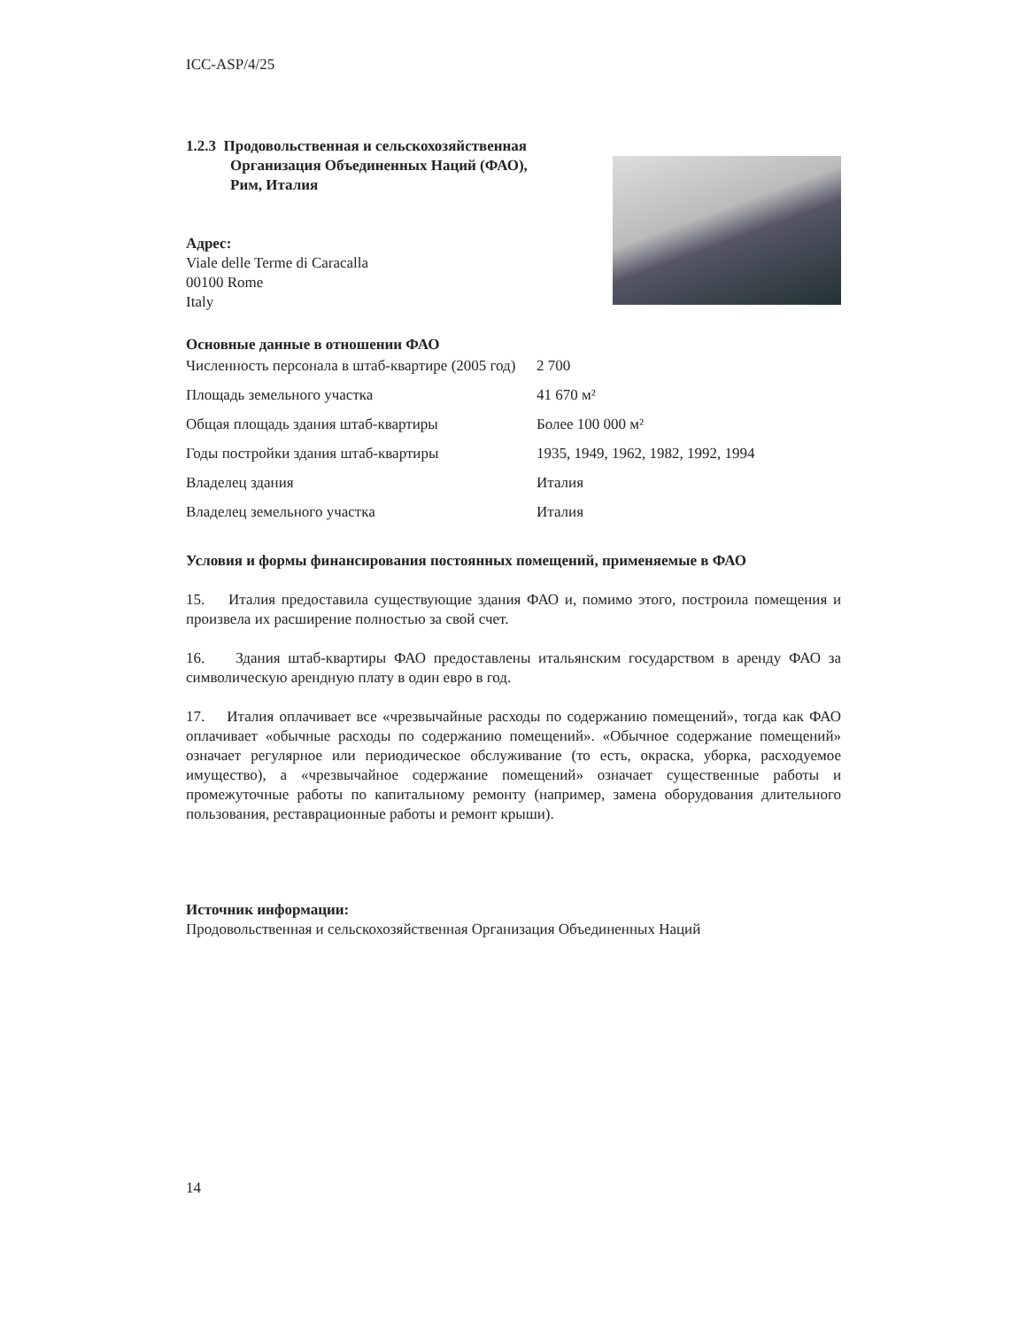ICC-ASP/4/25
1.2.3 Продовольственная и сельскохозяйственная
Организация Объединенных Наций (ФАО),
Рим, Италия
Адрес:
Viale delle Terme di Caracalla
00100 Rome
Italy
Основные данные в отношении ФАО
| Численность персонала в штаб-квартире (2005 год) | 2 700 |
| Площадь земельного участка | 41 670 м² |
| Общая площадь здания штаб-квартиры | Более 100 000 м² |
| Годы постройки здания штаб-квартиры | 1935, 1949, 1962, 1982, 1992, 1994 |
| Владелец здания | Италия |
| Владелец земельного участка | Италия |
Условия и формы финансирования постоянных помещений, применяемые в ФАО
15. Италия предоставила существующие здания ФАО и, помимо этого, построила помещения и произвела их расширение полностью за свой счет.
16. Здания штаб-квартиры ФАО предоставлены итальянским государством в аренду ФАО за символическую арендную плату в один евро в год.
17. Италия оплачивает все «чрезвычайные расходы по содержанию помещений», тогда как ФАО оплачивает «обычные расходы по содержанию помещений». «Обычное содержание помещений» означает регулярное или периодическое обслуживание (то есть, окраска, уборка, расходуемое имущество), а «чрезвычайное содержание помещений» означает существенные работы и промежуточные работы по капитальному ремонту (например, замена оборудования длительного пользования, реставрационные работы и ремонт крыши).
Источник информации:
Продовольственная и сельскохозяйственная Организация Объединенных Наций
14